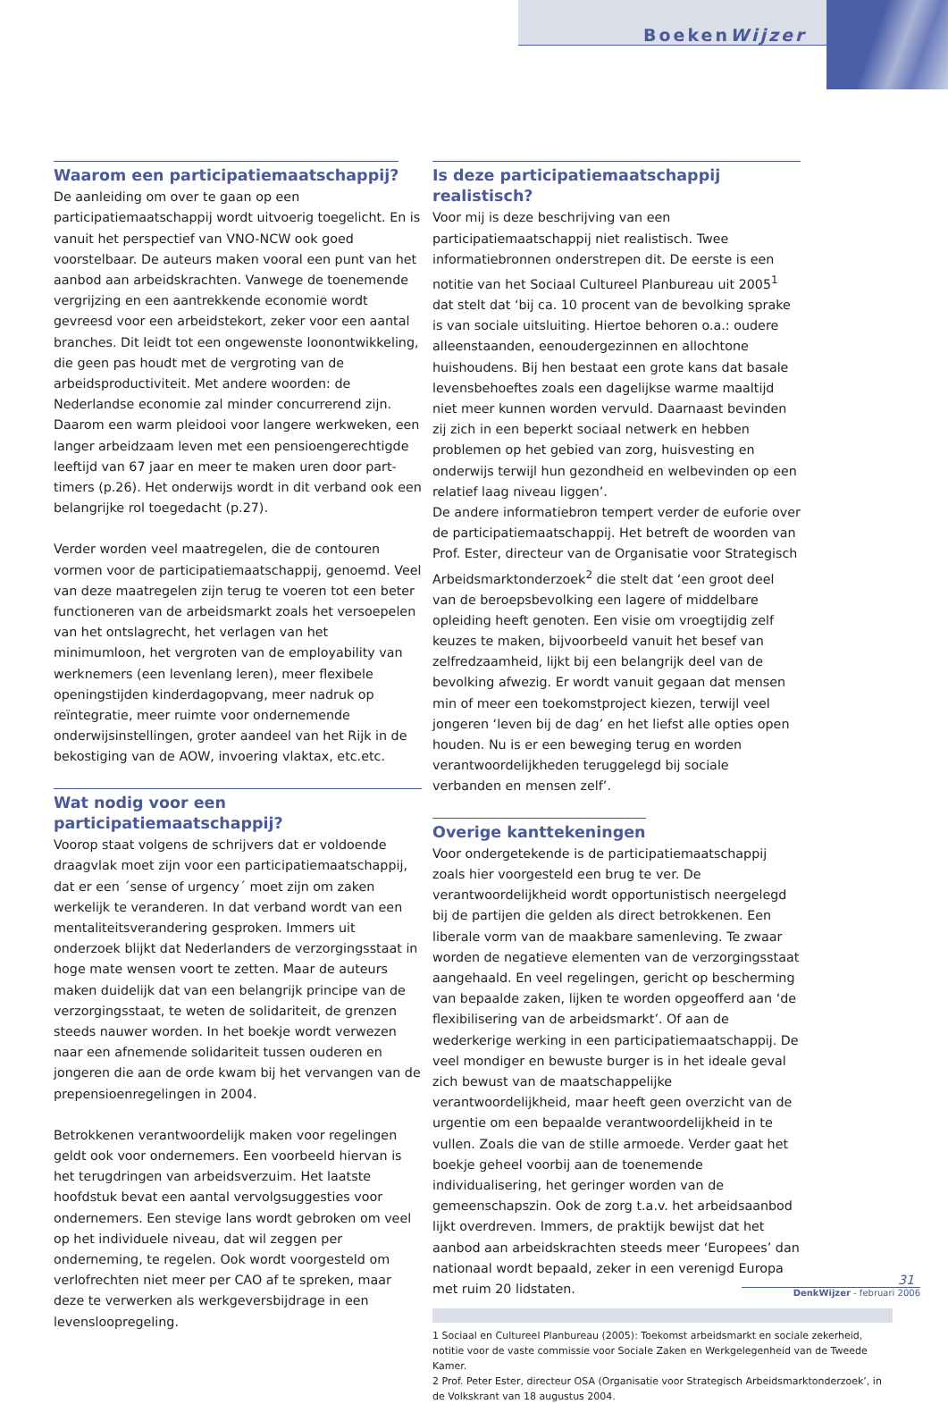BoekenWijzer
Waarom een participatiemaatschappij?
De aanleiding om over te gaan op een participatiemaatschappij wordt uitvoerig toegelicht. En is vanuit het perspectief van VNO-NCW ook goed voorstelbaar. De auteurs maken vooral een punt van het aanbod aan arbeidskrachten. Vanwege de toenemende vergrijzing en een aantrekkende economie wordt gevreesd voor een arbeidstekort, zeker voor een aantal branches. Dit leidt tot een ongewenste loonontwikkeling, die geen pas houdt met de vergroting van de arbeidsproductiviteit. Met andere woorden: de Nederlandse economie zal minder concurrerend zijn. Daarom een warm pleidooi voor langere werkweken, een langer arbeidzaam leven met een pensioengerechtigde leeftijd van 67 jaar en meer te maken uren door part-timers (p.26). Het onderwijs wordt in dit verband ook een belangrijke rol toegedacht (p.27).
Verder worden veel maatregelen, die de contouren vormen voor de participatiemaatschappij, genoemd. Veel van deze maatregelen zijn terug te voeren tot een beter functioneren van de arbeidsmarkt zoals het versoepelen van het ontslagrecht, het verlagen van het minimumloon, het vergroten van de employability van werknemers (een levenlang leren), meer flexibele openingstijden kinderdagopvang, meer nadruk op reïntegratie, meer ruimte voor ondernemende onderwijsinstellingen, groter aandeel van het Rijk in de bekostiging van de AOW, invoering vlaktax, etc.etc.
Wat nodig voor een participatiemaatschappij?
Voorop staat volgens de schrijvers dat er voldoende draagvlak moet zijn voor een participatiemaatschappij, dat er een ´sense of urgency´ moet zijn om zaken werkelijk te veranderen. In dat verband wordt van een mentaliteitsverandering gesproken. Immers uit onderzoek blijkt dat Nederlanders de verzorgingsstaat in hoge mate wensen voort te zetten. Maar de auteurs maken duidelijk dat van een belangrijk principe van de verzorgingsstaat, te weten de solidariteit, de grenzen steeds nauwer worden. In het boekje wordt verwezen naar een afnemende solidariteit tussen ouderen en jongeren die aan de orde kwam bij het vervangen van de prepensioenregelingen in 2004.
Betrokkenen verantwoordelijk maken voor regelingen geldt ook voor ondernemers. Een voorbeeld hiervan is het terugdringen van arbeidsverzuim. Het laatste hoofdstuk bevat een aantal vervolgsuggesties voor ondernemers. Een stevige lans wordt gebroken om veel op het individuele niveau, dat wil zeggen per onderneming, te regelen. Ook wordt voorgesteld om verlofrechten niet meer per CAO af te spreken, maar deze te verwerken als werkgeversbijdrage in een levensloopregeling.
Is deze participatiemaatschappij realistisch?
Voor mij is deze beschrijving van een participatiemaatschappij niet realistisch. Twee informatiebronnen onderstrepen dit. De eerste is een notitie van het Sociaal Cultureel Planbureau uit 2005<sup>1</sup> dat stelt dat ‘bij ca. 10 procent van de bevolking sprake is van sociale uitsluiting. Hiertoe behoren o.a.: oudere alleenstaanden, eenoudergezinnen en allochtone huishoudens. Bij hen bestaat een grote kans dat basale levensbehoeftes zoals een dagelijkse warme maaltijd niet meer kunnen worden vervuld. Daarnaast bevinden zij zich in een beperkt sociaal netwerk en hebben problemen op het gebied van zorg, huisvesting en onderwijs terwijl hun gezondheid en welbevinden op een relatief laag niveau liggen’.
De andere informatiebron tempert verder de euforie over de participatiemaatschappij. Het betreft de woorden van Prof. Ester, directeur van de Organisatie voor Strategisch Arbeidsmarktonderzoek<sup>2</sup> die stelt dat ‘een groot deel van de beroepsbevolking een lagere of middelbare opleiding heeft genoten. Een visie om vroegtijdig zelf keuzes te maken, bijvoorbeeld vanuit het besef van zelfredzaamheid, lijkt bij een belangrijk deel van de bevolking afwezig. Er wordt vanuit gegaan dat mensen min of meer een toekomstproject kiezen, terwijl veel jongeren ‘leven bij de dag’ en het liefst alle opties open houden. Nu is er een beweging terug en worden verantwoordelijkheden teruggelegd bij sociale verbanden en mensen zelf’.
Overige kanttekeningen
Voor ondergetekende is de participatiemaatschappij zoals hier voorgesteld een brug te ver. De verantwoordelijkheid wordt opportunistisch neergelegd bij de partijen die gelden als direct betrokkenen. Een liberale vorm van de maakbare samenleving. Te zwaar worden de negatieve elementen van de verzorgingsstaat aangehaald. En veel regelingen, gericht op bescherming van bepaalde zaken, lijken te worden opgeofferd aan ‘de flexibilisering van de arbeidsmarkt’. Of aan de wederkerige werking in een participatiemaatschappij. De veel mondiger en bewuste burger is in het ideale geval zich bewust van de maatschappelijke verantwoordelijkheid, maar heeft geen overzicht van de urgentie om een bepaalde verantwoordelijkheid in te vullen. Zoals die van de stille armoede. Verder gaat het boekje geheel voorbij aan de toenemende individualisering, het geringer worden van de gemeenschapszin. Ook de zorg t.a.v. het arbeidsaanbod lijkt overdreven. Immers, de praktijk bewijst dat het aanbod aan arbeidskrachten steeds meer ‘Europees’ dan nationaal wordt bepaald, zeker in een verenigd Europa met ruim 20 lidstaten.
1 Sociaal en Cultureel Planbureau (2005): Toekomst arbeidsmarkt en sociale zekerheid, notitie voor de vaste commissie voor Sociale Zaken en Werkgelegenheid van de Tweede Kamer.
2 Prof. Peter Ester, directeur OSA (Organisatie voor Strategisch Arbeidsmarktonderzoek’, in de Volkskrant van 18 augustus 2004.
31
DenkWijzer - februari 2006